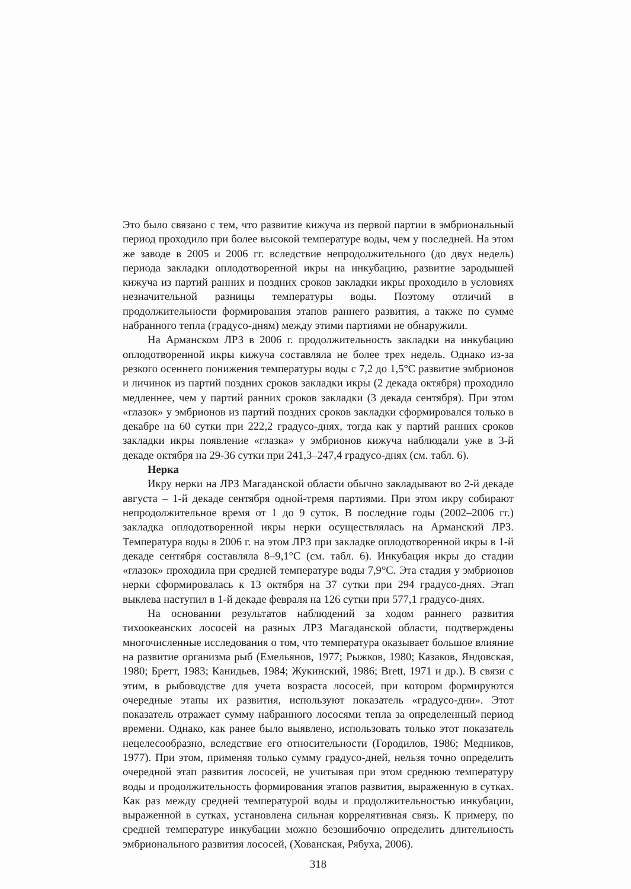Это было связано с тем, что развитие кижуча из первой партии в эмбриональный период проходило при более высокой температуре воды, чем у последней. На этом же заводе в 2005 и 2006 гг. вследствие непродолжительного (до двух недель) периода закладки оплодотворенной икры на инкубацию, развитие зародышей кижуча из партий ранних и поздних сроков закладки икры проходило в условиях незначительной разницы температуры воды. Поэтому отличий в продолжительности формирования этапов раннего развития, а также по сумме набранного тепла (градусо-дням) между этими партиями не обнаружили.
На Арманском ЛРЗ в 2006 г. продолжительность закладки на инкубацию оплодотворенной икры кижуча составляла не более трех недель. Однако из-за резкого осеннего понижения температуры воды с 7,2 до 1,5°С развитие эмбрионов и личинок из партий поздних сроков закладки икры (2 декада октября) проходило медленнее, чем у партий ранних сроков закладки (3 декада сентября). При этом «глазок» у эмбрионов из партий поздних сроков закладки сформировался только в декабре на 60 сутки при 222,2 градусо-днях, тогда как у партий ранних сроков закладки икры появление «глазка» у эмбрионов кижуча наблюдали уже в 3-й декаде октября на 29-36 сутки при 241,3–247,4 градусо-днях (см. табл. 6).
Нерка
Икру нерки на ЛРЗ Магаданской области обычно закладывают во 2-й декаде августа – 1-й декаде сентября одной-тремя партиями. При этом икру собирают непродолжительное время от 1 до 9 суток. В последние годы (2002–2006 гг.) закладка оплодотворенной икры нерки осуществлялась на Арманский ЛРЗ. Температура воды в 2006 г. на этом ЛРЗ при закладке оплодотворенной икры в 1-й декаде сентября составляла 8–9,1°С (см. табл. 6). Инкубация икры до стадии «глазок» проходила при средней температуре воды 7,9°С. Эта стадия у эмбрионов нерки сформировалась к 13 октября на 37 сутки при 294 градусо-днях. Этап выклева наступил в 1-й декаде февраля на 126 сутки при 577,1 градусо-днях.
На основании результатов наблюдений за ходом раннего развития тихоокеанских лососей на разных ЛРЗ Магаданской области, подтверждены многочисленные исследования о том, что температура оказывает большое влияние на развитие организма рыб (Емельянов, 1977; Рыжков, 1980; Казаков, Яндовская, 1980; Бретт, 1983; Канидьев, 1984; Жукинский, 1986; Brett, 1971 и др.). В связи с этим, в рыбоводстве для учета возраста лососей, при котором формируются очередные этапы их развития, используют показатель «градусо-дни». Этот показатель отражает сумму набранного лососями тепла за определенный период времени. Однако, как ранее было выявлено, использовать только этот показатель нецелесообразно, вследствие его относительности (Городилов, 1986; Медников, 1977). При этом, применяя только сумму градусо-дней, нельзя точно определить очередной этап развития лососей, не учитывая при этом среднюю температуру воды и продолжительность формирования этапов развития, выраженную в сутках. Как раз между средней температурой воды и продолжительностью инкубации, выраженной в сутках, установлена сильная коррелятивная связь. К примеру, по средней температуре инкубации можно безошибочно определить длительность эмбрионального развития лососей, (Хованская, Рябуха, 2006).
318